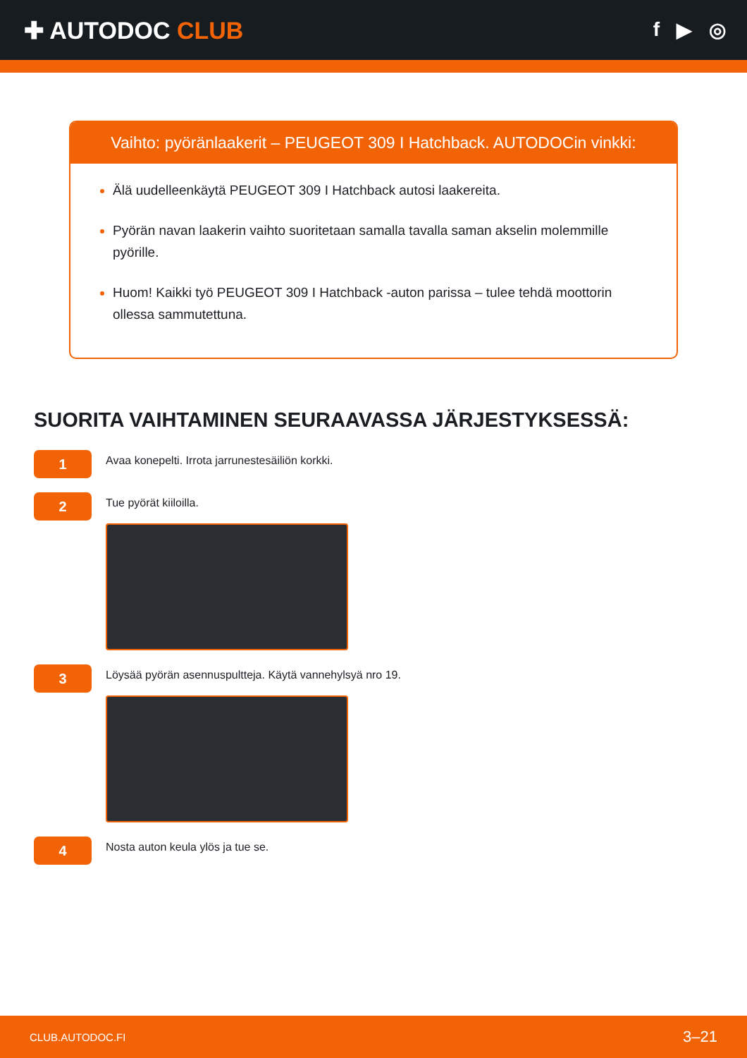✚ AUTODOC CLUB
f ▶ ◎
Vaihto: pyöränlaakerit – PEUGEOT 309 I Hatchback. AUTODOCin vinkki:
Älä uudelleenkäytä PEUGEOT 309 I Hatchback autosi laakereita.
Pyörän navan laakerin vaihto suoritetaan samalla tavalla saman akselin molemmille pyörille.
Huom! Kaikki työ PEUGEOT 309 I Hatchback -auton parissa – tulee tehdä moottorin ollessa sammutettuna.
SUORITA VAIHTAMINEN SEURAAVASSA JÄRJESTYKSESSÄ:
1
Avaa konepelti. Irrota jarrunestesäiliön korkki.
2
Tue pyörät kiiloilla.
3
Löysää pyörän asennuspultteja. Käytä vannehylsyä nro 19.
4
Nosta auton keula ylös ja tue se.
CLUB.AUTODOC.FI 3–21